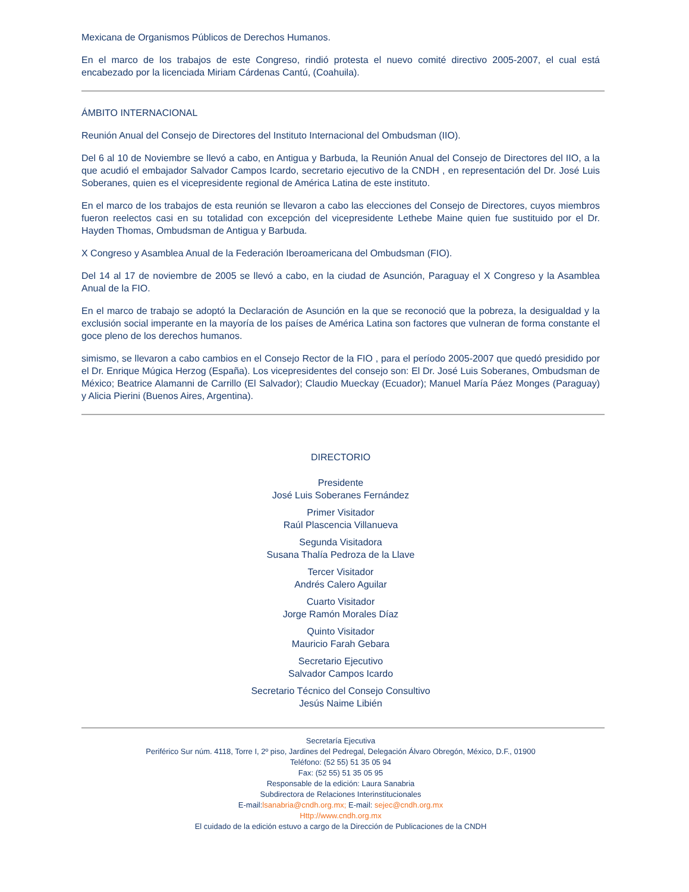Mexicana de Organismos Públicos de Derechos Humanos.
En el marco de los trabajos de este Congreso, rindió protesta el nuevo comité directivo 2005-2007, el cual está encabezado por la licenciada Miriam Cárdenas Cantú, (Coahuila).
ÁMBITO INTERNACIONAL
Reunión Anual del Consejo de Directores del Instituto Internacional del Ombudsman (IIO).
Del 6 al 10 de Noviembre se llevó a cabo, en Antigua y Barbuda, la Reunión Anual del Consejo de Directores del IIO, a la que acudió el embajador Salvador Campos Icardo, secretario ejecutivo de la CNDH , en representación del Dr. José Luis Soberanes, quien es el vicepresidente regional de América Latina de este instituto.
En el marco de los trabajos de esta reunión se llevaron a cabo las elecciones del Consejo de Directores, cuyos miembros fueron reelectos casi en su totalidad con excepción del vicepresidente Lethebe Maine quien fue sustituido por el Dr. Hayden Thomas, Ombudsman de Antigua y Barbuda.
X Congreso y Asamblea Anual de la Federación Iberoamericana del Ombudsman (FIO).
Del 14 al 17 de noviembre de 2005 se llevó a cabo, en la ciudad de Asunción, Paraguay el X Congreso y la Asamblea Anual de la FIO.
En el marco de trabajo se adoptó la Declaración de Asunción en la que se reconoció que la pobreza, la desigualdad y la exclusión social imperante en la mayoría de los países de América Latina son factores que vulneran de forma constante el goce pleno de los derechos humanos.
simismo, se llevaron a cabo cambios en el Consejo Rector de la FIO , para el período 2005-2007 que quedó presidido por el Dr. Enrique Múgica Herzog (España). Los vicepresidentes del consejo son: El Dr. José Luis Soberanes, Ombudsman de México; Beatrice Alamanni de Carrillo (El Salvador); Claudio Mueckay (Ecuador); Manuel María Páez Monges (Paraguay) y Alicia Pierini (Buenos Aires, Argentina).
DIRECTORIO
Presidente
José Luis Soberanes Fernández
Primer Visitador
Raúl Plascencia Villanueva
Segunda Visitadora
Susana Thalía Pedroza de la Llave
Tercer Visitador
Andrés Calero Aguilar
Cuarto Visitador
Jorge Ramón Morales Díaz
Quinto Visitador
Mauricio Farah Gebara
Secretario Ejecutivo
Salvador Campos Icardo
Secretario Técnico del Consejo Consultivo
Jesús Naime Libién
Secretaría Ejecutiva
Periférico Sur núm. 4118, Torre I, 2º piso, Jardines del Pedregal, Delegación Álvaro Obregón, México, D.F., 01900
Teléfono: (52 55) 51 35 05 94
Fax: (52 55) 51 35 05 95
Responsable de la edición: Laura Sanabria
Subdirectora de Relaciones Interinstitucionales
E-mail:lsanabria@cndh.org.mx; E-mail: sejec@cndh.org.mx
Http://www.cndh.org.mx
El cuidado de la edición estuvo a cargo de la Dirección de Publicaciones de la CNDH